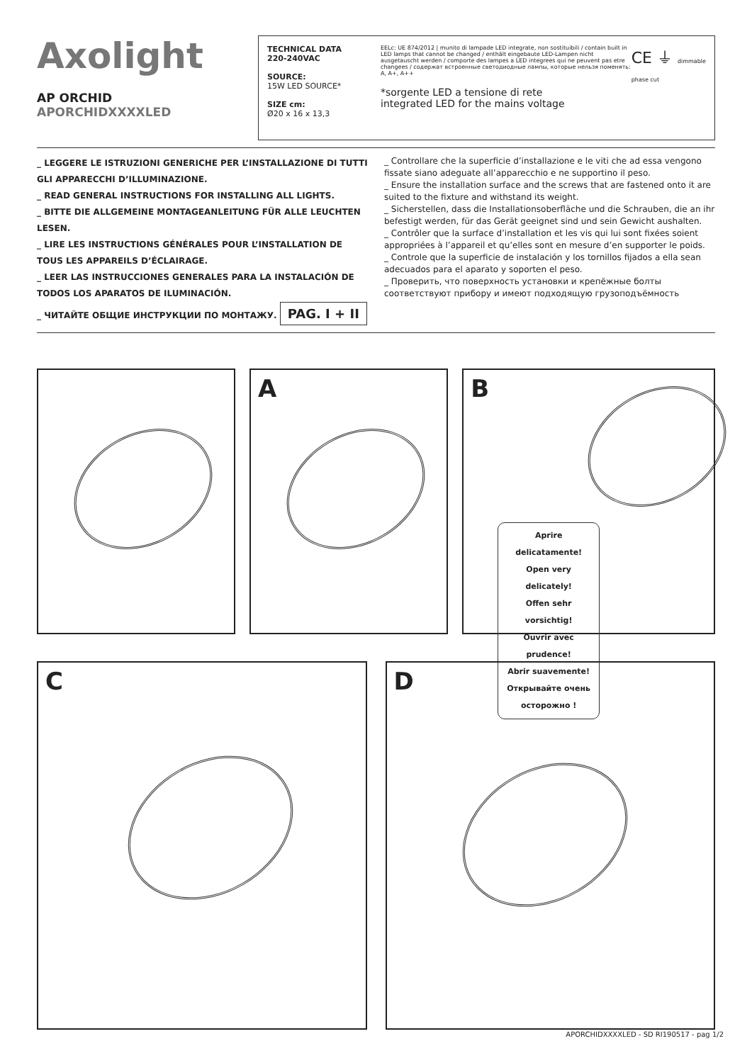Axolight
AP ORCHID
APORCHIDXXXXLED
TECHNICAL DATA
220-240VAC
SOURCE:
15W LED SOURCE*
SIZE cm:
Ø20 x 16 x 13,3
EELc: UE 874/2012 | munito di lampade LED integrate, non sostituibili / contain built in LED lamps that cannot be changed / enthält eingebaute LED-Lampen nicht ausgetauscht werden / comporte des lampes a LED integrees qui ne peuvent pas etre changees / содержат встроенные светодиодные лампы, которые нельзя поменять: A, A+, A++
*sorgente LED a tensione di rete
integrated LED for the mains voltage
CE ⏚ dimmable
phase cut
_ LEGGERE LE ISTRUZIONI GENERICHE PER L’INSTALLAZIONE DI TUTTI GLI APPARECCHI D’ILLUMINAZIONE.
_ READ GENERAL INSTRUCTIONS FOR INSTALLING ALL LIGHTS.
_ BITTE DIE ALLGEMEINE MONTAGEANLEITUNG FÜR ALLE LEUCHTEN LESEN.
_ LIRE LES INSTRUCTIONS GÉNÉRALES POUR L’INSTALLATION DE TOUS LES APPAREILS D’ÉCLAIRAGE.
_ LEER LAS INSTRUCCIONES GENERALES PARA LA INSTALACIÓN DE TODOS LOS APARATOS DE ILUMINACIÓN.
_ ЧИТАЙТЕ ОБЩИЕ ИНСТРУКЦИИ ПО МОНТАЖУ. PAG. I + II
_ Controllare che la superficie d’installazione e le viti che ad essa vengono fissate siano adeguate all’apparecchio e ne supportino il peso.
_ Ensure the installation surface and the screws that are fastened onto it are suited to the fixture and withstand its weight.
_ Sicherstellen, dass die Installationsoberfläche und die Schrauben, die an ihr befestigt werden, für das Gerät geeignet sind und sein Gewicht aushalten.
_ Contrôler que la surface d’installation et les vis qui lui sont fixées soient appropriées à l’appareil et qu’elles sont en mesure d’en supporter le poids.
_ Controle que la superficie de instalación y los tornillos fijados a ella sean adecuados para el aparato y soporten el peso.
_ Проверить, что поверхность установки и крепёжные болты соответствуют прибору и имеют подходящую грузоподъёмность
A B
Aprire delicatamente!
Open very delicately!
Offen sehr vorsichtig!
Ouvrir avec prudence!
Abrir suavemente!
Открывайте очень осторожно !
C D
APORCHIDXXXXLED - SD RI190517 - pag 1/2